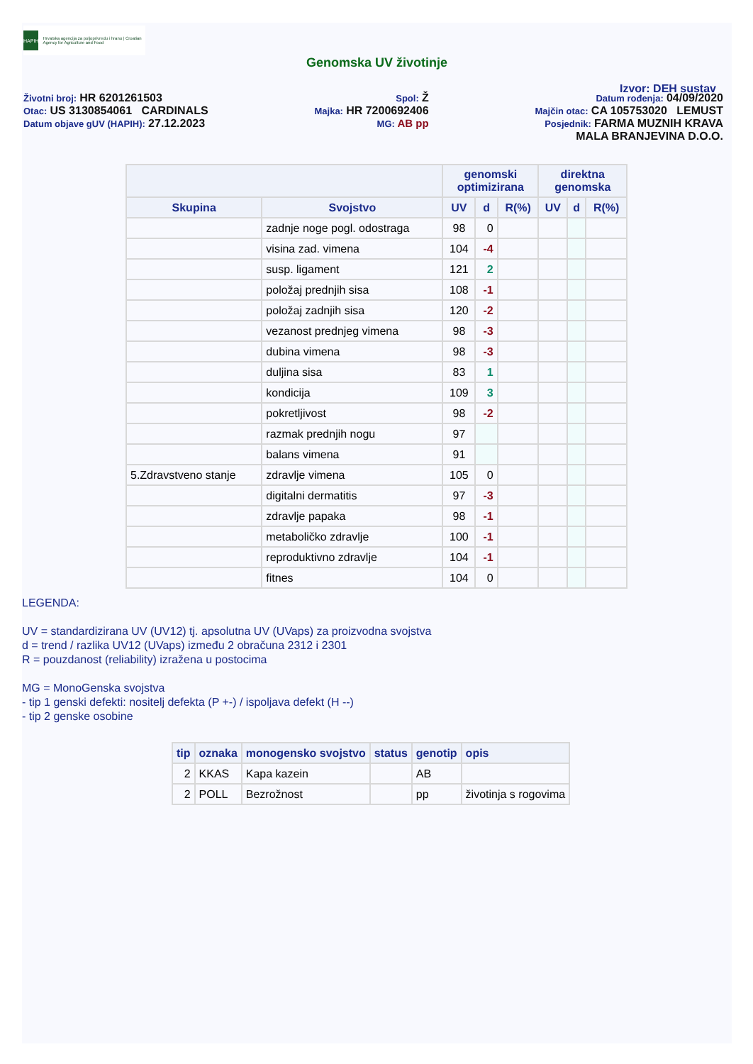HAPIH
Hrvatska agencija za poljoprivredu i hranu | Croatian Agency for Agriculture and Food
Genomska UV životinje
Izvor: DEH sustav
Životni broj: HR 6201261503
Otac: US 3130854061 CARDINALS
Datum objave gUV (HAPIH): 27.12.2023
Spol: Ž
Majka: HR 7200692406
MG: AB pp
Datum rođenja: 04/09/2020
Majčin otac: CA 105753020 LEMUST
Posjednik: FARMA MUZNIH KRAVA
MALA BRANJEVINA D.O.O.
| | | genomski optimizirana | | | direktna genomska | | |
| --- | --- | --- | --- | --- | --- | --- | --- |
| Skupina | Svojstvo | UV | d | R(%) | UV | d | R(%) |
| | zadnje noge pogl. odostraga | 98 | 0 | | | | |
| | visina zad. vimena | 104 | -4 | | | | |
| | susp. ligament | 121 | 2 | | | | |
| | položaj prednjih sisa | 108 | -1 | | | | |
| | položaj zadnjih sisa | 120 | -2 | | | | |
| | vezanost prednjeg vimena | 98 | -3 | | | | |
| | dubina vimena | 98 | -3 | | | | |
| | duljina sisa | 83 | 1 | | | | |
| | kondicija | 109 | 3 | | | | |
| | pokretljivost | 98 | -2 | | | | |
| | razmak prednjih nogu | 97 | | | | | |
| | balans vimena | 91 | | | | | |
| 5.Zdravstveno stanje | zdravlje vimena | 105 | 0 | | | | |
| | digitalni dermatitis | 97 | -3 | | | | |
| | zdravlje papaka | 98 | -1 | | | | |
| | metaboličko zdravlje | 100 | -1 | | | | |
| | reproduktivno zdravlje | 104 | -1 | | | | |
| | fitnes | 104 | 0 | | | | |
LEGENDA:
UV = standardizirana UV (UV12) tj. apsolutna UV (UVaps) za proizvodna svojstva
d = trend / razlika UV12 (UVaps) između 2 obračuna 2312 i 2301
R = pouzdanost (reliability) izražena u postocima
MG = MonoGenska svojstva
- tip 1 genski defekti: nositelj defekta (P +-) / ispoljava defekt (H --)
- tip 2 genske osobine
| tip | oznaka | monogensko svojstvo | status | genotip | opis |
| --- | --- | --- | --- | --- | --- |
| 2 | KKAS | Kapa kazein | | AB | |
| 2 | POLL | Bezrožnost | | pp | životinja s rogovima |